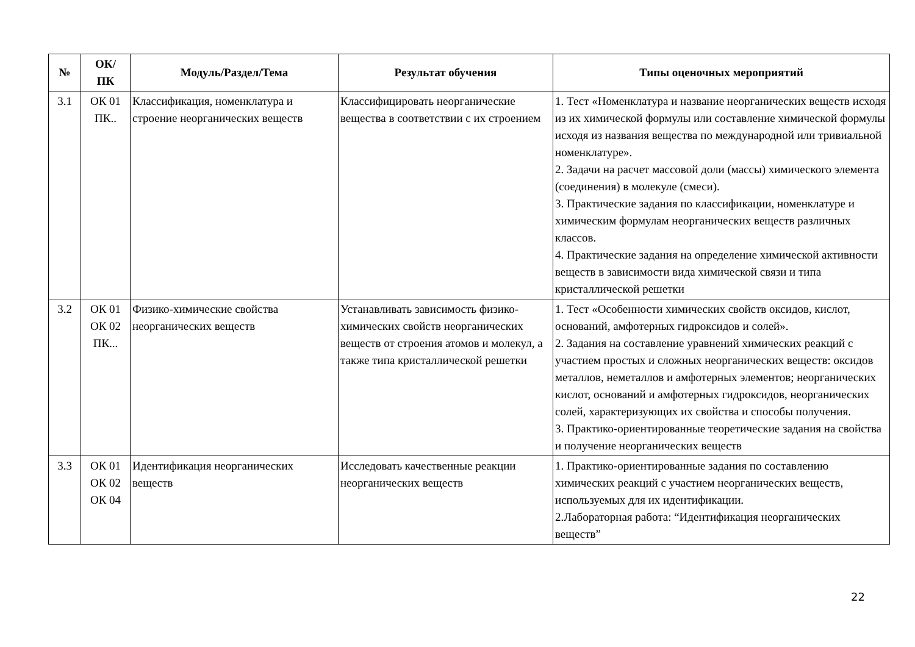| № | ОК/ ПК | Модуль/Раздел/Тема | Результат обучения | Типы оценочных мероприятий |
| --- | --- | --- | --- | --- |
| 3.1 | ОК 01 ПК.. | Классификация, номенклатура и строение неорганических веществ | Классифицировать неорганические вещества в соответствии с их строением | 1. Тест «Номенклатура и название неорганических веществ исходя из их химической формулы или составление химической формулы исходя из названия вещества по международной или тривиальной номенклатуре». 2. Задачи на расчет массовой доли (массы) химического элемента (соединения) в молекуле (смеси). 3. Практические задания по классификации, номенклатуре и химическим формулам неорганических веществ различных классов. 4. Практические задания на определение химической активности веществ в зависимости вида химической связи и типа кристаллической решетки |
| 3.2 | ОК 01 ОК 02 ПК... | Физико-химические свойства неорганических веществ | Устанавливать зависимость физико-химических свойств неорганических веществ от строения атомов и молекул, а также типа кристаллической решетки | 1. Тест «Особенности химических свойств оксидов, кислот, оснований, амфотерных гидроксидов и солей». 2. Задания на составление уравнений химических реакций с участием простых и сложных неорганических веществ: оксидов металлов, неметаллов и амфотерных элементов; неорганических кислот, оснований и амфотерных гидроксидов, неорганических солей, характеризующих их свойства и способы получения. 3. Практико-ориентированные теоретические задания на свойства и получение неорганических веществ |
| 3.3 | ОК 01 ОК 02 ОК 04 | Идентификация неорганических веществ | Исследовать качественные реакции неорганических веществ | 1. Практико-ориентированные задания по составлению химических реакций с участием неорганических веществ, используемых для их идентификации. 2.Лабораторная работа: “Идентификация неорганических веществ” |
22